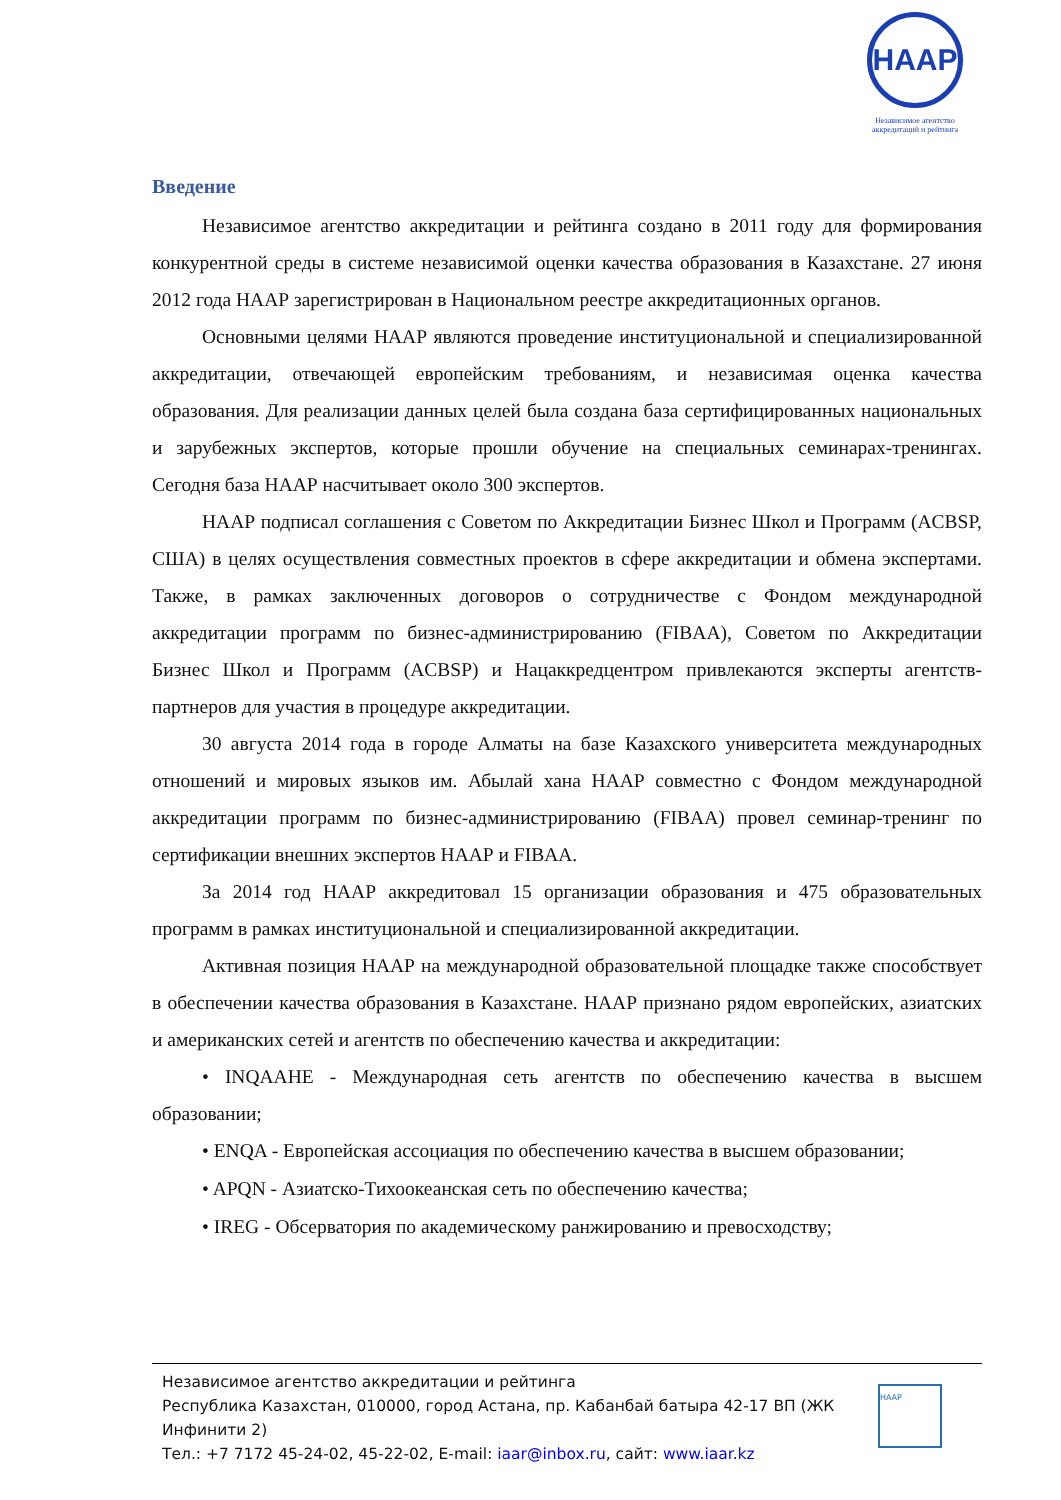НААР
Независимое агентство аккредитаций и рейтинга
Введение
Независимое агентство аккредитации и рейтинга создано в 2011 году для формирования конкурентной среды в системе независимой оценки качества образования в Казахстане. 27 июня 2012 года НААР зарегистрирован в Национальном реестре аккредитационных органов.
Основными целями НААР являются проведение институциональной и специализированной аккредитации, отвечающей европейским требованиям, и независимая оценка качества образования. Для реализации данных целей была создана база сертифицированных национальных и зарубежных экспертов, которые прошли обучение на специальных семинарах-тренингах. Сегодня база НААР насчитывает около 300 экспертов.
НААР подписал соглашения с Советом по Аккредитации Бизнес Школ и Программ (ACBSP, США) в целях осуществления совместных проектов в сфере аккредитации и обмена экспертами. Также, в рамках заключенных договоров о сотрудничестве с Фондом международной аккредитации программ по бизнес-администрированию (FIBAA), Советом по Аккредитации Бизнес Школ и Программ (ACBSP) и Нацаккредцентром привлекаются эксперты агентств-партнеров для участия в процедуре аккредитации.
30 августа 2014 года в городе Алматы на базе Казахского университета международных отношений и мировых языков им. Абылай хана НААР совместно с Фондом международной аккредитации программ по бизнес-администрированию (FIBAA) провел семинар-тренинг по сертификации внешних экспертов НААР и FIBAA.
За 2014 год НААР аккредитовал 15 организации образования и 475 образовательных программ в рамках институциональной и специализированной аккредитации.
Активная позиция НААР на международной образовательной площадке также способствует в обеспечении качества образования в Казахстане. НААР признано рядом европейских, азиатских и американских сетей и агентств по обеспечению качества и аккредитации:
• INQAAHE - Международная сеть агентств по обеспечению качества в высшем образовании;
• ENQA - Европейская ассоциация по обеспечению качества в высшем образовании;
• APQN - Азиатско-Тихоокеанская сеть по обеспечению качества;
• IREG - Обсерватория по академическому ранжированию и превосходству;
Независимое агентство аккредитации и рейтинга
Республика Казахстан, 010000, город Астана, пр. Кабанбай батыра 42-17 ВП (ЖК Инфинити 2)
Тел.: +7 7172 45-24-02, 45-22-02, E-mail: iaar@inbox.ru, сайт: www.iaar.kz
НААР